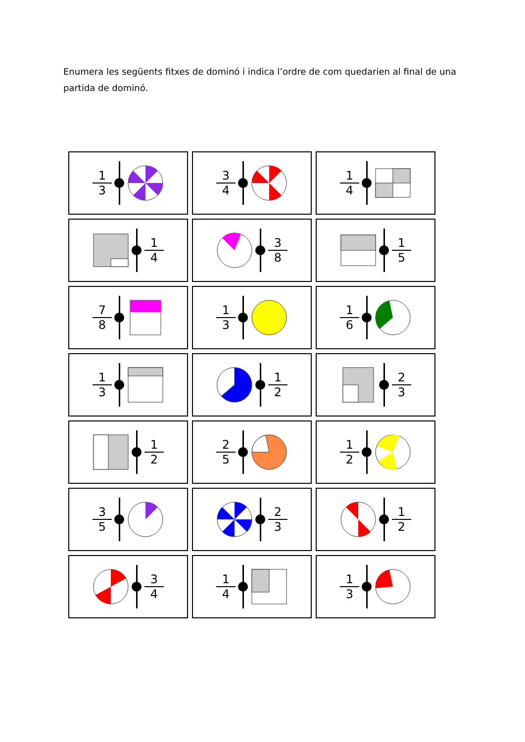Enumera les següents fitxes de dominó i indica l’ordre de com quedarien al final de una partida de dominó.
1
3
3
4
1
4
1
4
3
8
1
5
7
8
1
3
1
6
1
3
1
2
2
3
1
2
2
5
1
2
3
5
2
3
1
2
3
4
1
4
1
3